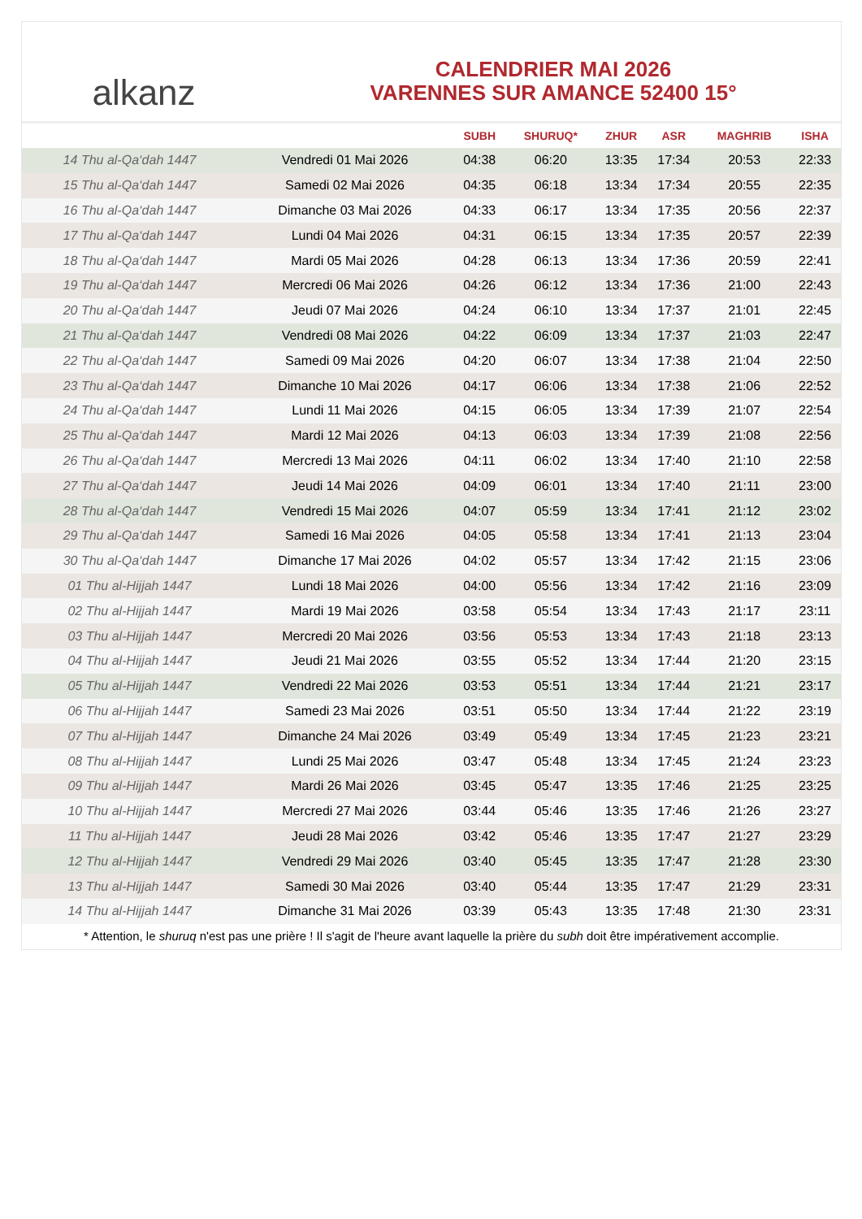alkanz
CALENDRIER MAI 2026
VARENNES SUR AMANCE 52400 15°
| | | SUBH | SHURUQ* | ZHUR | ASR | MAGHRIB | ISHA |
| --- | --- | --- | --- | --- | --- | --- | --- |
| 14 Thu al-Qa‘dah 1447 | Vendredi 01 Mai 2026 | 04:38 | 06:20 | 13:35 | 17:34 | 20:53 | 22:33 |
| 15 Thu al-Qa‘dah 1447 | Samedi 02 Mai 2026 | 04:35 | 06:18 | 13:34 | 17:34 | 20:55 | 22:35 |
| 16 Thu al-Qa‘dah 1447 | Dimanche 03 Mai 2026 | 04:33 | 06:17 | 13:34 | 17:35 | 20:56 | 22:37 |
| 17 Thu al-Qa‘dah 1447 | Lundi 04 Mai 2026 | 04:31 | 06:15 | 13:34 | 17:35 | 20:57 | 22:39 |
| 18 Thu al-Qa‘dah 1447 | Mardi 05 Mai 2026 | 04:28 | 06:13 | 13:34 | 17:36 | 20:59 | 22:41 |
| 19 Thu al-Qa‘dah 1447 | Mercredi 06 Mai 2026 | 04:26 | 06:12 | 13:34 | 17:36 | 21:00 | 22:43 |
| 20 Thu al-Qa‘dah 1447 | Jeudi 07 Mai 2026 | 04:24 | 06:10 | 13:34 | 17:37 | 21:01 | 22:45 |
| 21 Thu al-Qa‘dah 1447 | Vendredi 08 Mai 2026 | 04:22 | 06:09 | 13:34 | 17:37 | 21:03 | 22:47 |
| 22 Thu al-Qa‘dah 1447 | Samedi 09 Mai 2026 | 04:20 | 06:07 | 13:34 | 17:38 | 21:04 | 22:50 |
| 23 Thu al-Qa‘dah 1447 | Dimanche 10 Mai 2026 | 04:17 | 06:06 | 13:34 | 17:38 | 21:06 | 22:52 |
| 24 Thu al-Qa‘dah 1447 | Lundi 11 Mai 2026 | 04:15 | 06:05 | 13:34 | 17:39 | 21:07 | 22:54 |
| 25 Thu al-Qa‘dah 1447 | Mardi 12 Mai 2026 | 04:13 | 06:03 | 13:34 | 17:39 | 21:08 | 22:56 |
| 26 Thu al-Qa‘dah 1447 | Mercredi 13 Mai 2026 | 04:11 | 06:02 | 13:34 | 17:40 | 21:10 | 22:58 |
| 27 Thu al-Qa‘dah 1447 | Jeudi 14 Mai 2026 | 04:09 | 06:01 | 13:34 | 17:40 | 21:11 | 23:00 |
| 28 Thu al-Qa‘dah 1447 | Vendredi 15 Mai 2026 | 04:07 | 05:59 | 13:34 | 17:41 | 21:12 | 23:02 |
| 29 Thu al-Qa‘dah 1447 | Samedi 16 Mai 2026 | 04:05 | 05:58 | 13:34 | 17:41 | 21:13 | 23:04 |
| 30 Thu al-Qa‘dah 1447 | Dimanche 17 Mai 2026 | 04:02 | 05:57 | 13:34 | 17:42 | 21:15 | 23:06 |
| 01 Thu al-Hijjah 1447 | Lundi 18 Mai 2026 | 04:00 | 05:56 | 13:34 | 17:42 | 21:16 | 23:09 |
| 02 Thu al-Hijjah 1447 | Mardi 19 Mai 2026 | 03:58 | 05:54 | 13:34 | 17:43 | 21:17 | 23:11 |
| 03 Thu al-Hijjah 1447 | Mercredi 20 Mai 2026 | 03:56 | 05:53 | 13:34 | 17:43 | 21:18 | 23:13 |
| 04 Thu al-Hijjah 1447 | Jeudi 21 Mai 2026 | 03:55 | 05:52 | 13:34 | 17:44 | 21:20 | 23:15 |
| 05 Thu al-Hijjah 1447 | Vendredi 22 Mai 2026 | 03:53 | 05:51 | 13:34 | 17:44 | 21:21 | 23:17 |
| 06 Thu al-Hijjah 1447 | Samedi 23 Mai 2026 | 03:51 | 05:50 | 13:34 | 17:44 | 21:22 | 23:19 |
| 07 Thu al-Hijjah 1447 | Dimanche 24 Mai 2026 | 03:49 | 05:49 | 13:34 | 17:45 | 21:23 | 23:21 |
| 08 Thu al-Hijjah 1447 | Lundi 25 Mai 2026 | 03:47 | 05:48 | 13:34 | 17:45 | 21:24 | 23:23 |
| 09 Thu al-Hijjah 1447 | Mardi 26 Mai 2026 | 03:45 | 05:47 | 13:35 | 17:46 | 21:25 | 23:25 |
| 10 Thu al-Hijjah 1447 | Mercredi 27 Mai 2026 | 03:44 | 05:46 | 13:35 | 17:46 | 21:26 | 23:27 |
| 11 Thu al-Hijjah 1447 | Jeudi 28 Mai 2026 | 03:42 | 05:46 | 13:35 | 17:47 | 21:27 | 23:29 |
| 12 Thu al-Hijjah 1447 | Vendredi 29 Mai 2026 | 03:40 | 05:45 | 13:35 | 17:47 | 21:28 | 23:30 |
| 13 Thu al-Hijjah 1447 | Samedi 30 Mai 2026 | 03:40 | 05:44 | 13:35 | 17:47 | 21:29 | 23:31 |
| 14 Thu al-Hijjah 1447 | Dimanche 31 Mai 2026 | 03:39 | 05:43 | 13:35 | 17:48 | 21:30 | 23:31 |
* Attention, le shuruq n'est pas une prière ! Il s'agit de l'heure avant laquelle la prière du subh doit être impérativement accomplie.